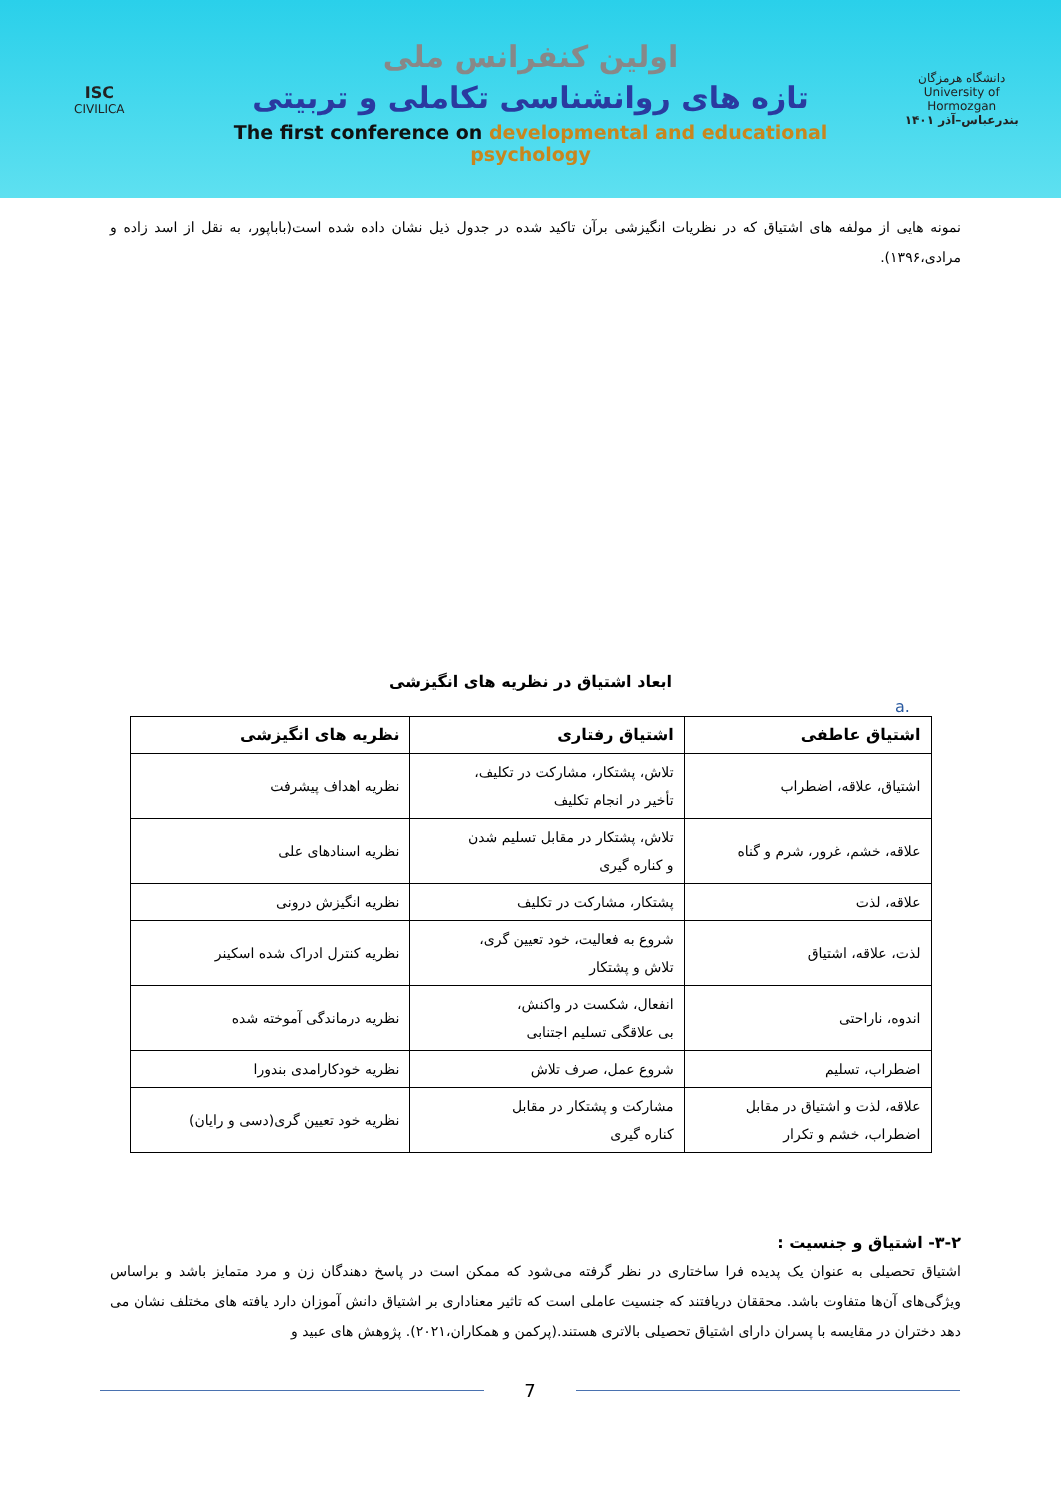ISC
CIVILICA
اولین کنفرانس ملی
تازه های روانشناسی تکاملی و تربیتی
The first conference on developmental and educational psychology
دانشگاه هرمزگان
University of Hormozgan
بندرعباس–آذر ۱۴۰۱
نمونه هایی از مولفه های اشتیاق که در نظریات انگیزشی برآن تاکید شده در جدول ذیل نشان داده شده است(باباپور، به نقل از اسد زاده و مرادی،۱۳۹۶).
ابعاد اشتیاق در نظریه های انگیزشی
a.
| اشتیاق عاطفی | اشتیاق رفتاری | نظریه های انگیزشی |
| --- | --- | --- |
| اشتیاق، علاقه، اضطراب | تلاش، پشتکار، مشارکت در تکلیف، تأخیر در انجام تکلیف | نظریه اهداف پیشرفت |
| علاقه، خشم، غرور، شرم و گناه | تلاش، پشتکار در مقابل تسلیم شدن و کناره گیری | نظریه اسنادهای علی |
| علاقه، لذت | پشتکار، مشارکت در تکلیف | نظریه انگیزش درونی |
| لذت، علاقه، اشتیاق | شروع به فعالیت، خود تعیین گری، تلاش و پشتکار | نظریه کنترل ادراک شده اسکینر |
| اندوه، ناراحتی | انفعال، شکست در واکنش، بی علاقگی تسلیم اجتنابی | نظریه درماندگی آموخته شده |
| اضطراب، تسلیم | شروع عمل، صرف تلاش | نظریه خودکارامدی بندورا |
| علاقه، لذت و اشتیاق در مقابل اضطراب، خشم و تکرار | مشارکت و پشتکار در مقابل کناره گیری | نظریه خود تعیین گری(دسی و رایان) |
۳-۲- اشتیاق و جنسیت :
اشتیاق تحصیلی به عنوان یک پدیده فرا ساختاری در نظر گرفته می‌شود که ممکن است در پاسخ دهندگان زن و مرد متمایز باشد و براساس ویژگی‌های آن‌ها متفاوت باشد. محققان دریافتند که جنسیت عاملی است که تاثیر معناداری بر اشتیاق دانش آموزان دارد یافته های مختلف نشان می دهد دختران در مقایسه با پسران دارای اشتیاق تحصیلی بالاتری هستند.(پرکمن و همکاران،۲۰۲۱). پژوهش های عبید و
7